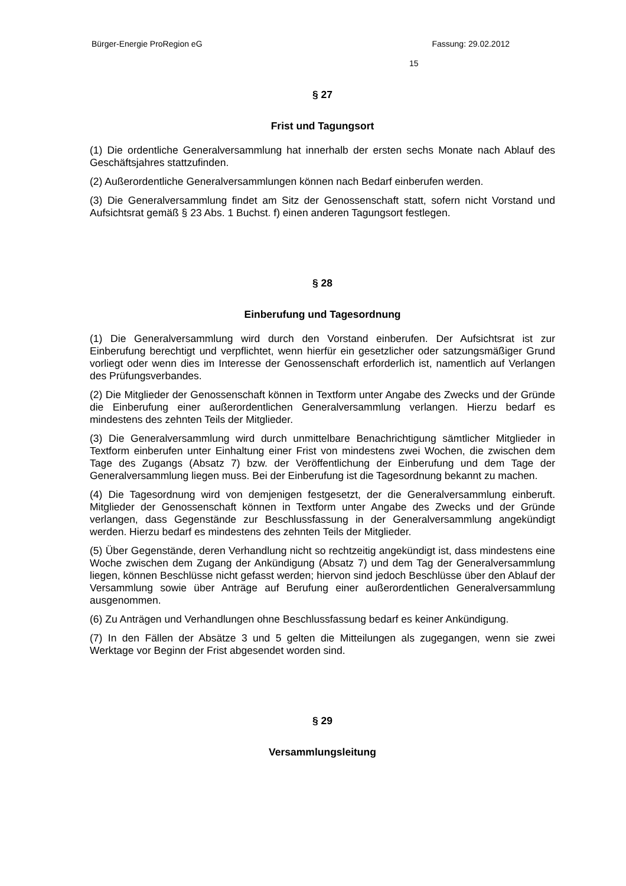Bürger-Energie ProRegion eG Fassung: 29.02.2012
15
§ 27
Frist und Tagungsort
(1) Die ordentliche Generalversammlung hat innerhalb der ersten sechs Monate nach Ablauf des Geschäftsjahres stattzufinden.
(2) Außerordentliche Generalversammlungen können nach Bedarf einberufen werden.
(3) Die Generalversammlung findet am Sitz der Genossenschaft statt, sofern nicht Vorstand und Aufsichtsrat gemäß § 23 Abs. 1 Buchst. f) einen anderen Tagungsort festlegen.
§ 28
Einberufung und Tagesordnung
(1) Die Generalversammlung wird durch den Vorstand einberufen. Der Aufsichtsrat ist zur Einberufung berechtigt und verpflichtet, wenn hierfür ein gesetzlicher oder satzungsmäßiger Grund vorliegt oder wenn dies im Interesse der Genossenschaft erforderlich ist, namentlich auf Verlangen des Prüfungsverbandes.
(2) Die Mitglieder der Genossenschaft können in Textform unter Angabe des Zwecks und der Gründe die Einberufung einer außerordentlichen Generalversammlung verlangen. Hierzu bedarf es mindestens des zehnten Teils der Mitglieder.
(3) Die Generalversammlung wird durch unmittelbare Benachrichtigung sämtlicher Mitglieder in Textform einberufen unter Einhaltung einer Frist von mindestens zwei Wochen, die zwischen dem Tage des Zugangs (Absatz 7) bzw. der Veröffentlichung der Einberufung und dem Tage der Generalversammlung liegen muss. Bei der Einberufung ist die Tagesordnung bekannt zu machen.
(4) Die Tagesordnung wird von demjenigen festgesetzt, der die Generalversammlung einberuft. Mitglieder der Genossenschaft können in Textform unter Angabe des Zwecks und der Gründe verlangen, dass Gegenstände zur Beschlussfassung in der Generalversammlung angekündigt werden. Hierzu bedarf es mindestens des zehnten Teils der Mitglieder.
(5) Über Gegenstände, deren Verhandlung nicht so rechtzeitig angekündigt ist, dass mindestens eine Woche zwischen dem Zugang der Ankündigung (Absatz 7) und dem Tag der Generalversammlung liegen, können Beschlüsse nicht gefasst werden; hiervon sind jedoch Beschlüsse über den Ablauf der Versammlung sowie über Anträge auf Berufung einer außerordentlichen Generalversammlung ausgenommen.
(6) Zu Anträgen und Verhandlungen ohne Beschlussfassung bedarf es keiner Ankündigung.
(7) In den Fällen der Absätze 3 und 5 gelten die Mitteilungen als zugegangen, wenn sie zwei Werktage vor Beginn der Frist abgesendet worden sind.
§ 29
Versammlungsleitung